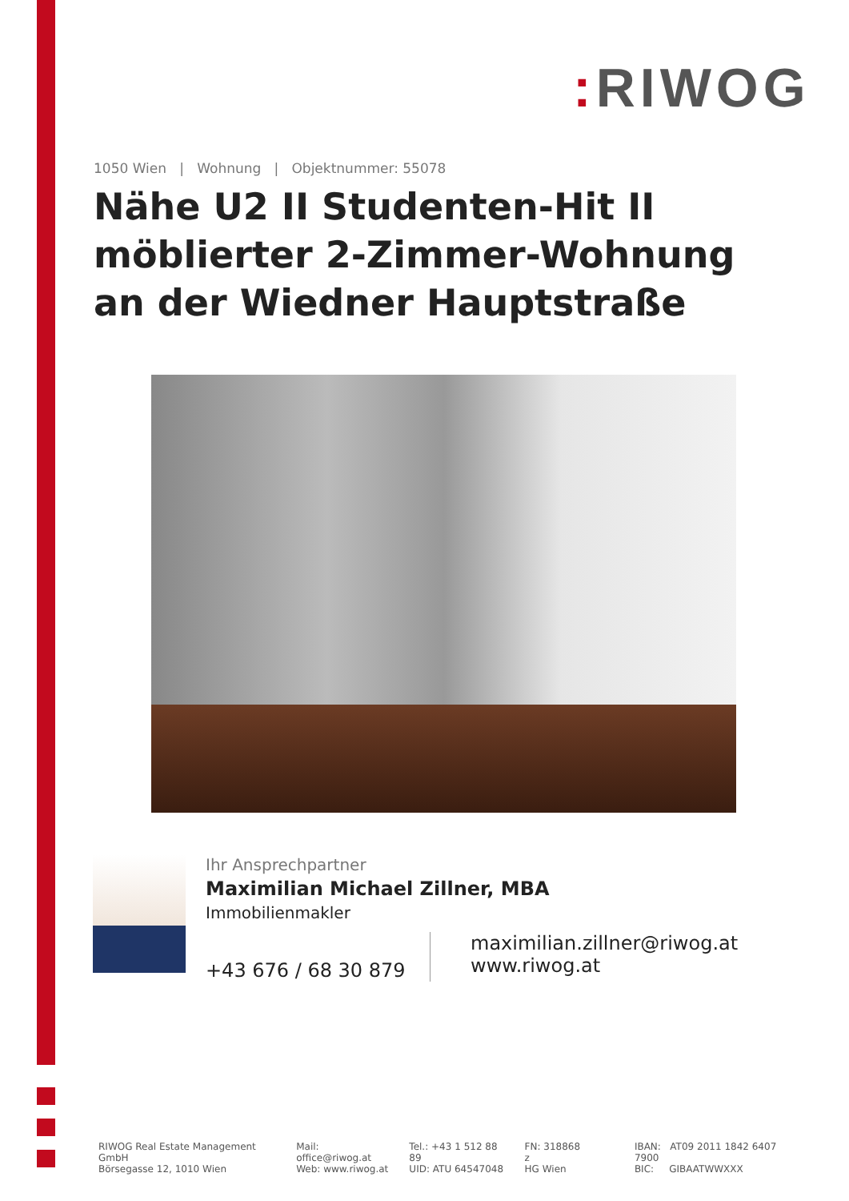: RIWOG
1050 Wien | Wohnung | Objektnummer: 55078
Nähe U2 II Studenten-Hit II möblierter 2-Zimmer-Wohnung an der Wiedner Hauptstraße
Ihr Ansprechpartner
Maximilian Michael Zillner, MBA
Immobilienmakler
+43 676 / 68 30 879
maximilian.zillner@riwog.at
www.riwog.at
RIWOG Real Estate Management GmbH
Börsegasse 12, 1010 Wien
Mail: office@riwog.at
Web: www.riwog.at
Tel.: +43 1 512 88 89
UID: ATU 64547048
FN: 318868 z
HG Wien
IBAN: AT09 2011 1842 6407 7900
BIC: GIBAATWWXXX